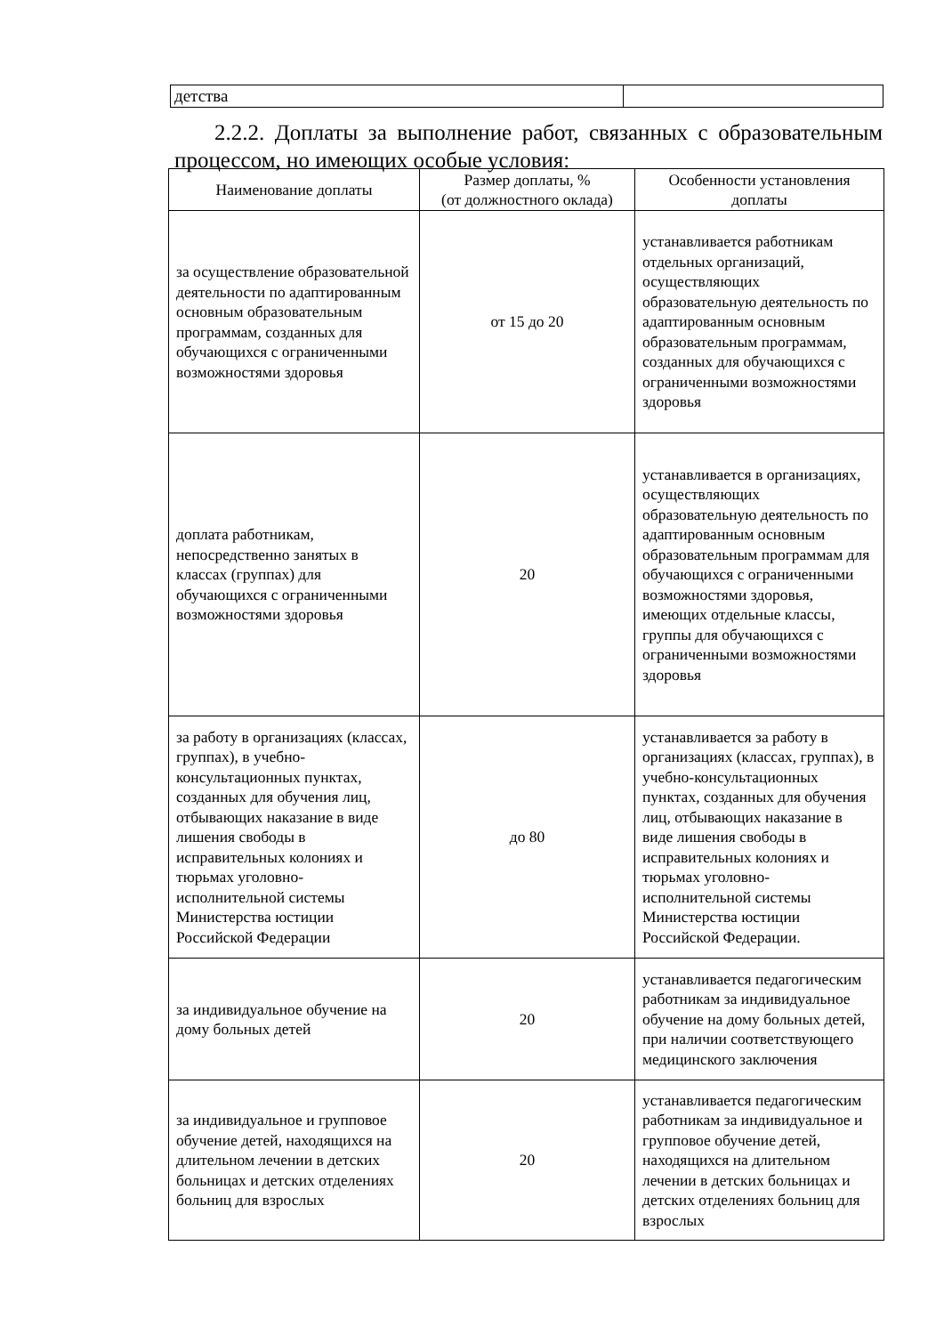| детства | |
2.2.2. Доплаты за выполнение работ, связанных с образовательным процессом, но имеющих особые условия:
| Наименование доплаты | Размер доплаты, % (от должностного оклада) | Особенности установления доплаты |
| за осуществление образовательной деятельности по адаптированным основным образовательным программам, созданных для обучающихся с ограниченными возможностями здоровья | от 15 до 20 | устанавливается работникам отдельных организаций, осуществляющих образовательную деятельность по адаптированным основным образовательным программам, созданных для обучающихся с ограниченными возможностями здоровья |
| доплата работникам, непосредственно занятых в классах (группах) для обучающихся с ограниченными возможностями здоровья | 20 | устанавливается в организациях, осуществляющих образовательную деятельность по адаптированным основным образовательным программам для обучающихся с ограниченными возможностями здоровья, имеющих отдельные классы, группы для обучающихся с ограниченными возможностями здоровья |
| за работу в организациях (классах, группах), в учебно-консультационных пунктах, созданных для обучения лиц, отбывающих наказание в виде лишения свободы в исправительных колониях и тюрьмах уголовно-исполнительной системы Министерства юстиции Российской Федерации | до 80 | устанавливается за работу в организациях (классах, группах), в учебно-консультационных пунктах, созданных для обучения лиц, отбывающих наказание в виде лишения свободы в исправительных колониях и тюрьмах уголовно-исполнительной системы Министерства юстиции Российской Федерации. |
| за индивидуальное обучение на дому больных детей | 20 | устанавливается педагогическим работникам за индивидуальное обучение на дому больных детей, при наличии соответствующего медицинского заключения |
| за индивидуальное и групповое обучение детей, находящихся на длительном лечении в детских больницах и детских отделениях больниц для взрослых | 20 | устанавливается педагогическим работникам за индивидуальное и групповое обучение детей, находящихся на длительном лечении в детских больницах и детских отделениях больниц для взрослых |